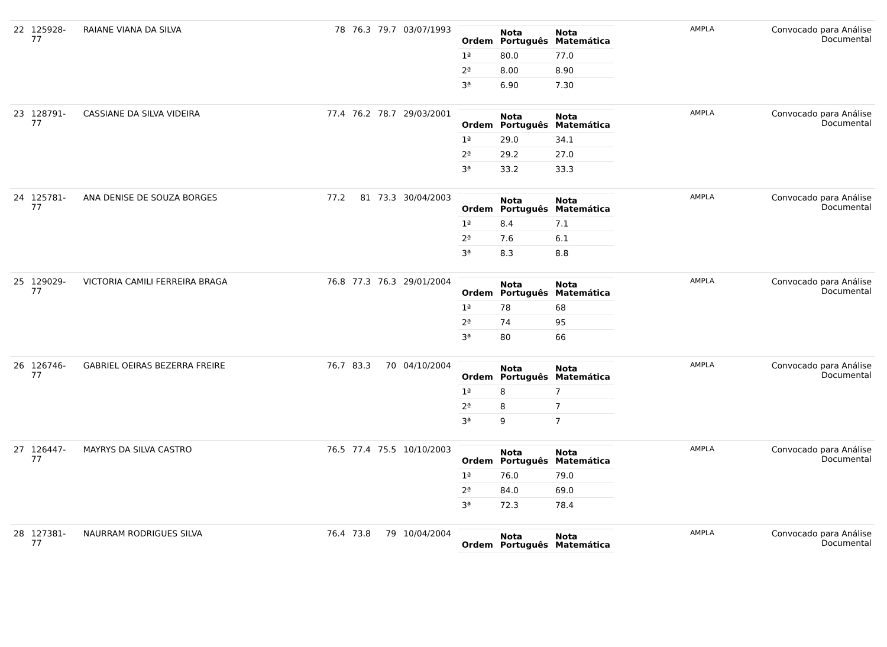| 22 | 125928-77 | RAIANE VIANA DA SILVA | 78 | 76.3 | 79.7 | 03/07/1993 | / Ordem / Nota Português / Nota Matemática / / --- / --- / --- / / 1ª / 80.0 / 77.0 / / 2ª / 8.00 / 8.90 / / 3ª / 6.90 / 7.30 / | AMPLA | Convocado para Análise Documental |
| 23 | 128791-77 | CASSIANE DA SILVA VIDEIRA | 77.4 | 76.2 | 78.7 | 29/03/2001 | / Ordem / Nota Português / Nota Matemática / / --- / --- / --- / / 1ª / 29.0 / 34.1 / / 2ª / 29.2 / 27.0 / / 3ª / 33.2 / 33.3 / | AMPLA | Convocado para Análise Documental |
| 24 | 125781-77 | ANA DENISE DE SOUZA BORGES | 77.2 | 81 | 73.3 | 30/04/2003 | / Ordem / Nota Português / Nota Matemática / / --- / --- / --- / / 1ª / 8.4 / 7.1 / / 2ª / 7.6 / 6.1 / / 3ª / 8.3 / 8.8 / | AMPLA | Convocado para Análise Documental |
| 25 | 129029-77 | VICTORIA CAMILI FERREIRA BRAGA | 76.8 | 77.3 | 76.3 | 29/01/2004 | / Ordem / Nota Português / Nota Matemática / / --- / --- / --- / / 1ª / 78 / 68 / / 2ª / 74 / 95 / / 3ª / 80 / 66 / | AMPLA | Convocado para Análise Documental |
| 26 | 126746-77 | GABRIEL OEIRAS BEZERRA FREIRE | 76.7 | 83.3 | 70 | 04/10/2004 | / Ordem / Nota Português / Nota Matemática / / --- / --- / --- / / 1ª / 8 / 7 / / 2ª / 8 / 7 / / 3ª / 9 / 7 / | AMPLA | Convocado para Análise Documental |
| 27 | 126447-77 | MAYRYS DA SILVA CASTRO | 76.5 | 77.4 | 75.5 | 10/10/2003 | / Ordem / Nota Português / Nota Matemática / / --- / --- / --- / / 1ª / 76.0 / 79.0 / / 2ª / 84.0 / 69.0 / / 3ª / 72.3 / 78.4 / | AMPLA | Convocado para Análise Documental |
| 28 | 127381-77 | NAURRAM RODRIGUES SILVA | 76.4 | 73.8 | 79 | 10/04/2004 | / Ordem / Nota Português / Nota Matemática / / --- / --- / --- / | AMPLA | Convocado para Análise Documental |